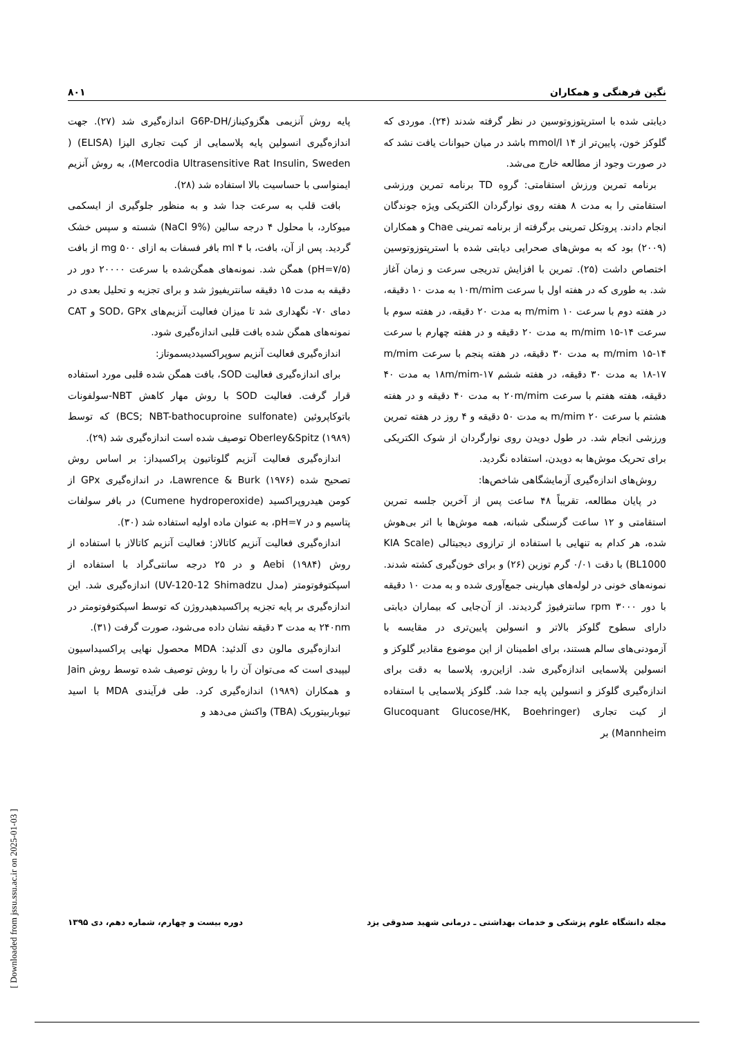نگین فرهنگی و همکاران ۸۰۱
دیابتی شده با استرپتوزوتوسین در نظر گرفته شدند (۲۴). موردی که گلوکز خون، پایین‌تر از mmol/l ۱۴ باشد در میان حیوانات یافت نشد که در صورت وجود از مطالعه خارج می‌شد.
برنامه تمرین ورزش استقامتی: گروه TD برنامه تمرین ورزشی استقامتی را به مدت ۸ هفته روی نوارگردان الکتریکی ویژه جوندگان انجام دادند. پروتکل تمرینی برگرفته از برنامه تمرینی Chae و همکاران (۲۰۰۹) بود که به موش‌های صحرایی دیابتی شده با استرپتوزوتوسین اختصاص داشت (۲۵). تمرین با افزایش تدریجی سرعت و زمان آغاز شد. به طوری که در هفته اول با سرعت ۱۰m/mim به مدت ۱۰ دقیقه، در هفته دوم با سرعت m/mim ۱۰ به مدت ۲۰ دقیقه، در هفته سوم با سرعت m/mim ۱۵-۱۴ به مدت ۲۰ دقیقه و در هفته چهارم با سرعت m/mim ۱۵-۱۴ به مدت ۳۰ دقیقه، در هفته پنجم با سرعت m/mim ۱۸-۱۷ به مدت ۳۰ دقیقه، در هفته ششم ۱۷-۱۸m/mim به مدت ۴۰ دقیقه، هفته هفتم با سرعت ۲۰m/mim به مدت ۴۰ دقیقه و در هفته هشتم با سرعت m/mim ۲۰ به مدت ۵۰ دقیقه و ۴ روز در هفته تمرین ورزشی انجام شد. در طول دویدن روی نوارگردان از شوک الکتریکی برای تحریک موش‌ها به دویدن، استفاده نگردید.
روش‌های اندازه‌گیری آزمایشگاهی شاخص‌ها:
در پایان مطالعه، تقریباً ۴۸ ساعت پس از آخرین جلسه تمرین استقامتی و ۱۲ ساعت گرسنگی شبانه، همه موش‌ها با اتر بی‌هوش شده، هر کدام به تنهایی با استفاده از ترازوی دیجیتالی (KIA Scale BL1000) با دقت ۰/۰۱ گرم توزین (۲۶) و برای خون‌گیری کشته شدند. نمونه‌های خونی در لوله‌های هپارینی جمع‌آوری شده و به مدت ۱۰ دقیقه با دور rpm ۳۰۰۰ سانترفیوژ گردیدند. از آن‌جایی که بیماران دیابتی دارای سطوح گلوکز بالاتر و انسولین پایین‌تری در مقایسه با آزمودنی‌های سالم هستند، برای اطمینان از این موضوع مقادیر گلوکز و انسولین پلاسمایی اندازه‌گیری شد. ازاین‌رو، پلاسما به دقت برای اندازه‌گیری گلوکز و انسولین پایه جدا شد. گلوکز پلاسمایی با استفاده از کیت تجاری (Glucoquant Glucose/HK, Boehringer Mannheim) بر
پایه روش آنزیمی هگزوکیناز/G6P-DH اندازه‌گیری شد (۲۷). جهت اندازه‌گیری انسولین پایه پلاسمایی از کیت تجاری الیزا (ELISA) ( Mercodia Ultrasensitive Rat Insulin, Sweden)، به روش آنزیم ایمنواسی با حساسیت بالا استفاده شد (۲۸).
بافت قلب به سرعت جدا شد و به منظور جلوگیری از ایسکمی میوکارد، با محلول ۴ درجه سالین (NaCl 9%) شسته و سپس خشک گردید. پس از آن، بافت، با ml ۴ بافر فسفات به ازای mg ۵۰۰ از بافت (pH=۷/۵) همگن شد. نمونه‌های همگن‌شده با سرعت ۲۰۰۰۰ دور در دقیقه به مدت ۱۵ دقیقه سانتریفیوژ شد و برای تجزیه و تحلیل بعدی در دمای ۷۰- نگهداری شد تا میزان فعالیت آنزیم‌های SOD، GPx و CAT نمونه‌های همگن شده بافت قلبی اندازه‌گیری شود.
اندازه‌گیری فعالیت آنزیم سوپراکسیددیسموتاز:
برای اندازه‌گیری فعالیت SOD، بافت همگن شده قلبی مورد استفاده قرار گرفت. فعالیت SOD با روش مهار کاهش NBT-سولفونات باتوکاپروئین (BCS; NBT-bathocuproine sulfonate) که توسط Oberley&Spitz (۱۹۸۹) توصیف شده است اندازه‌گیری شد (۲۹).
اندازه‌گیری فعالیت آنزیم گلوتاتیون پراکسیداز: بر اساس روش تصحیح شده Lawrence & Burk (۱۹۷۶)، در اندازه‌گیری GPx از کومن هیدروپراکسید (Cumene hydroperoxide) در بافر سولفات پتاسیم و در pH=۷، به عنوان ماده اولیه استفاده شد (۳۰).
اندازه‌گیری فعالیت آنزیم کاتالاز: فعالیت آنزیم کاتالاز با استفاده از روش Aebi (۱۹۸۴) و در ۲۵ درجه سانتی‌گراد با استفاده از اسپکتوفوتومتر (مدل UV-120-12 Shimadzu) اندازه‌گیری شد. این اندازه‌گیری بر پایه تجزیه پراکسیدهیدروژن که توسط اسپکتوفوتومتر در ۲۴۰nm به مدت ۳ دقیقه نشان داده می‌شود، صورت گرفت (۳۱).
اندازه‌گیری مالون دی آلدئید: MDA محصول نهایی پراکسیداسیون لیپیدی است که می‌توان آن را با روش توصیف شده توسط روش Jain و همکاران (۱۹۸۹) اندازه‌گیری کرد. طی فرآیندی MDA با اسید تیوباربیتوریک (TBA) واکنش می‌دهد و
مجله دانشگاه علوم پزشکی و خدمات بهداشتی ـ درمانی شهید صدوقی یزد دوره بیست و چهارم، شماره دهم، دی ۱۳۹۵
[ Downloaded from jssu.ssu.ac.ir on 2025-01-03 ]